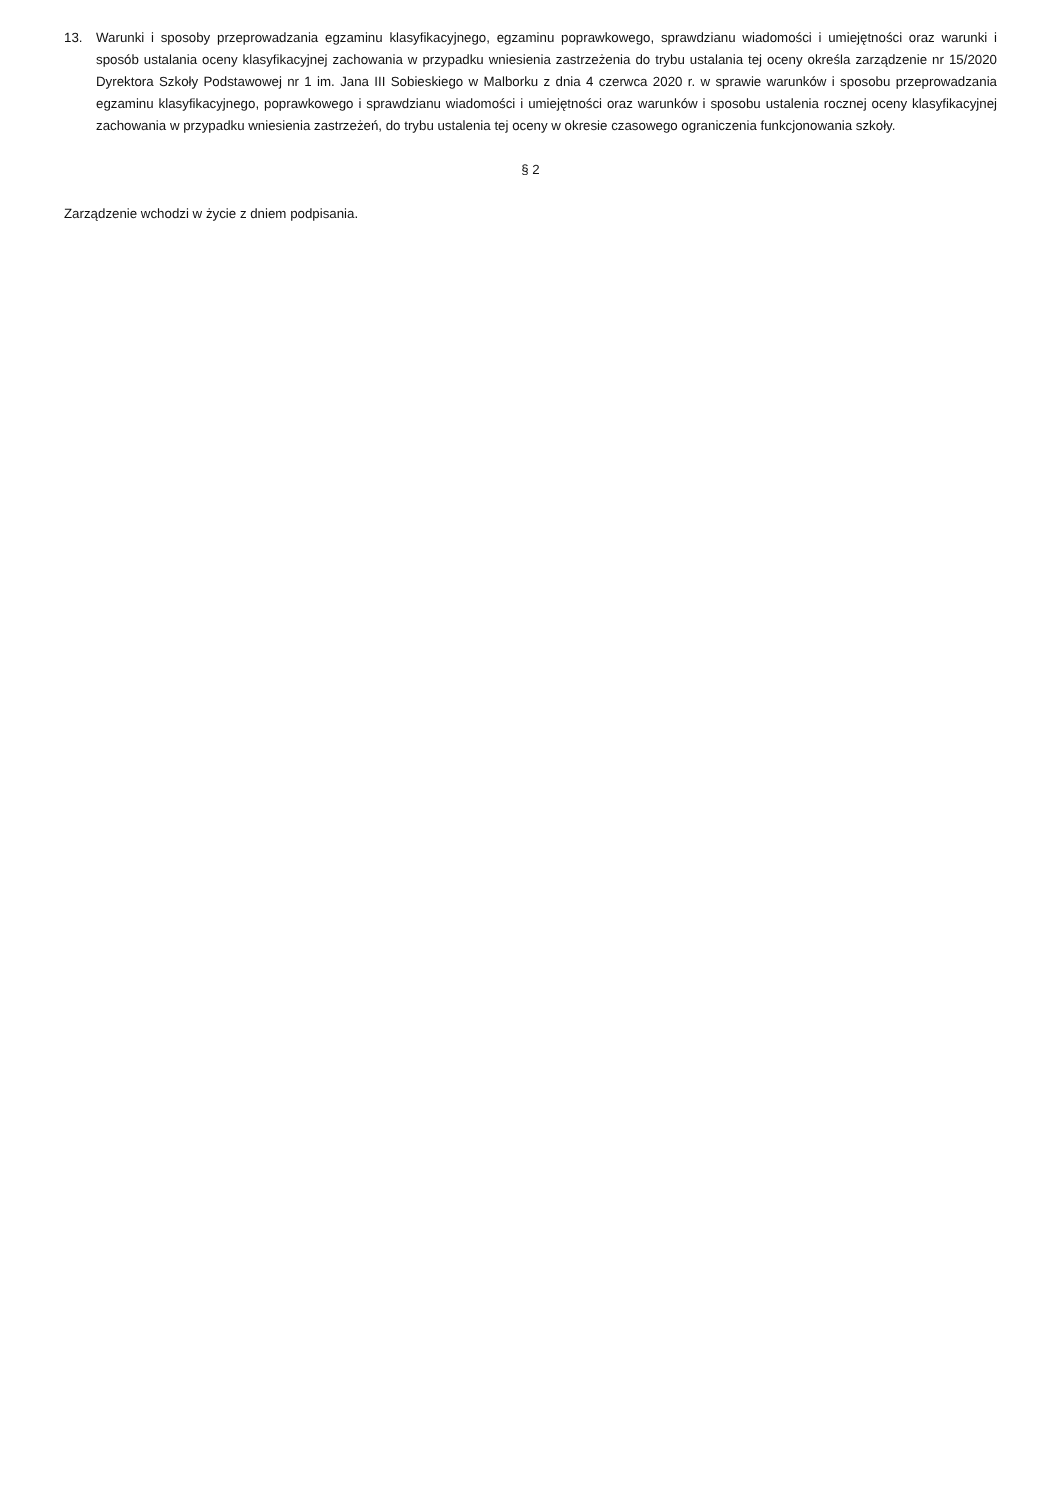13. Warunki i sposoby przeprowadzania egzaminu klasyfikacyjnego, egzaminu poprawkowego, sprawdzianu wiadomości i umiejętności oraz warunki i sposób ustalania oceny klasyfikacyjnej zachowania w przypadku wniesienia zastrzeżenia do trybu ustalania tej oceny określa zarządzenie nr 15/2020 Dyrektora Szkoły Podstawowej nr 1 im. Jana III Sobieskiego w Malborku z dnia 4 czerwca 2020 r. w sprawie warunków i sposobu przeprowadzania egzaminu klasyfikacyjnego, poprawkowego i sprawdzianu wiadomości i umiejętności oraz warunków i sposobu ustalenia rocznej oceny klasyfikacyjnej zachowania w przypadku wniesienia zastrzeżeń, do trybu ustalenia tej oceny w okresie czasowego ograniczenia funkcjonowania szkoły.
§ 2
Zarządzenie wchodzi w życie z dniem podpisania.